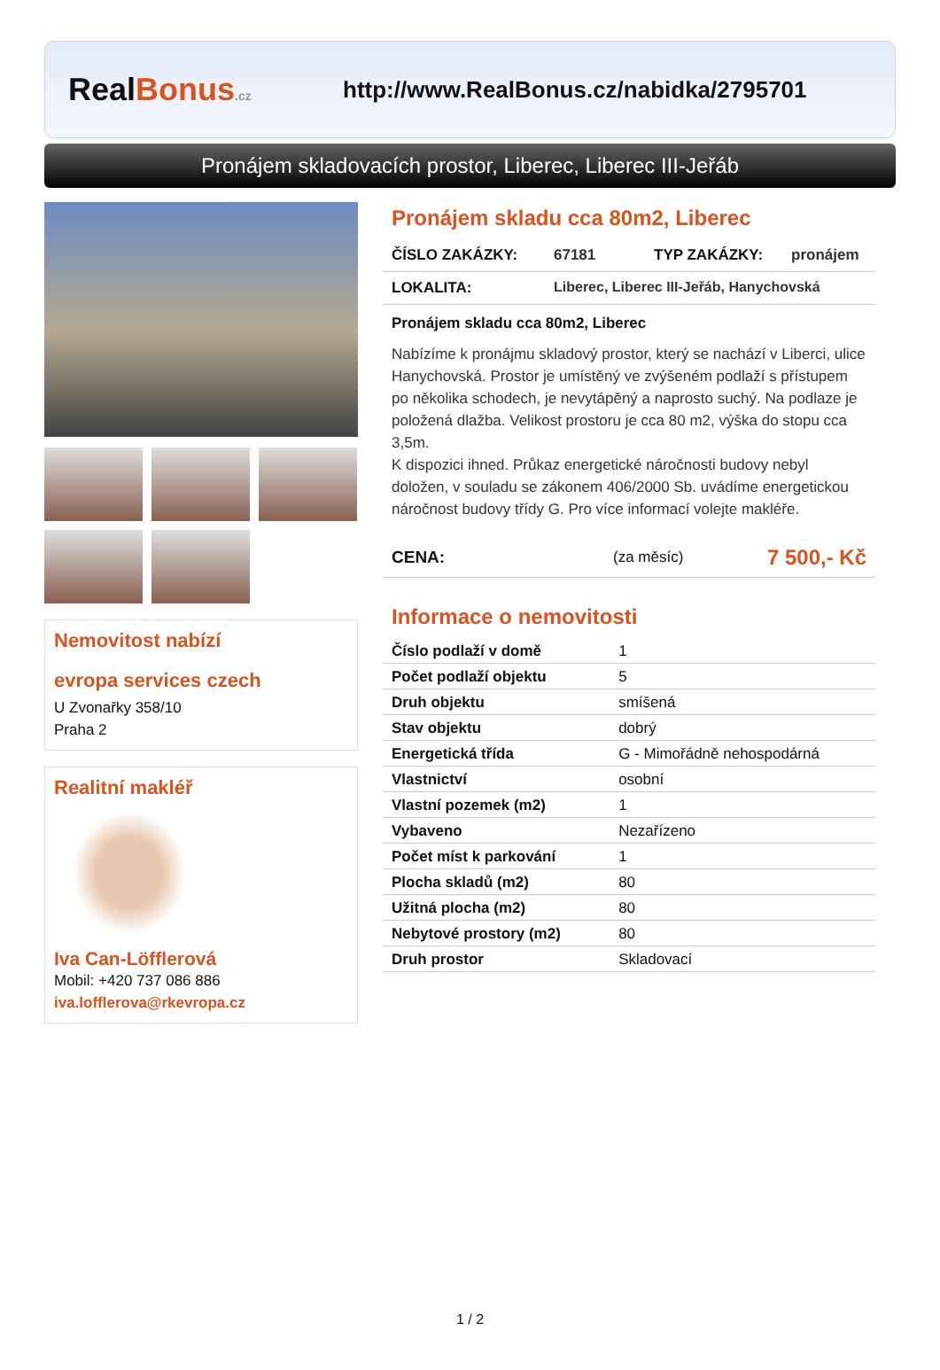RealBonus.cz
http://www.RealBonus.cz/nabidka/2795701
Pronájem skladovacích prostor, Liberec, Liberec III-Jeřáb
Nemovitost nabízí
evropa services czech
U Zvonařky 358/10
Praha 2
Realitní makléř
Iva Can-Löfflerová
Mobil: +420 737 086 886
iva.lofflerova@rkevropa.cz
Pronájem skladu cca 80m2, Liberec
ČÍSLO ZAKÁZKY: 67181 TYP ZAKÁZKY: pronájem
LOKALITA: Liberec, Liberec III-Jeřáb, Hanychovská
Pronájem skladu cca 80m2, Liberec
Nabízíme k pronájmu skladový prostor, který se nachází v Liberci, ulice Hanychovská. Prostor je umístěný ve zvýšeném podlaží s přístupem po několika schodech, je nevytápěný a naprosto suchý. Na podlaze je položená dlažba. Velikost prostoru je cca 80 m2, výška do stopu cca 3,5m.
K dispozici ihned. Průkaz energetické náročnosti budovy nebyl doložen, v souladu se zákonem 406/2000 Sb. uvádíme energetickou náročnost budovy třídy G. Pro více informací volejte makléře.
CENA: (za měsíc) 7 500,- Kč
Informace o nemovitosti
| Číslo podlaží v domě | 1 |
| Počet podlaží objektu | 5 |
| Druh objektu | smíšená |
| Stav objektu | dobrý |
| Energetická třída | G - Mimořádně nehospodárná |
| Vlastnictví | osobní |
| Vlastní pozemek (m2) | 1 |
| Vybaveno | Nezařízeno |
| Počet míst k parkování | 1 |
| Plocha skladů (m2) | 80 |
| Užitná plocha (m2) | 80 |
| Nebytové prostory (m2) | 80 |
| Druh prostor | Skladovací |
1 / 2